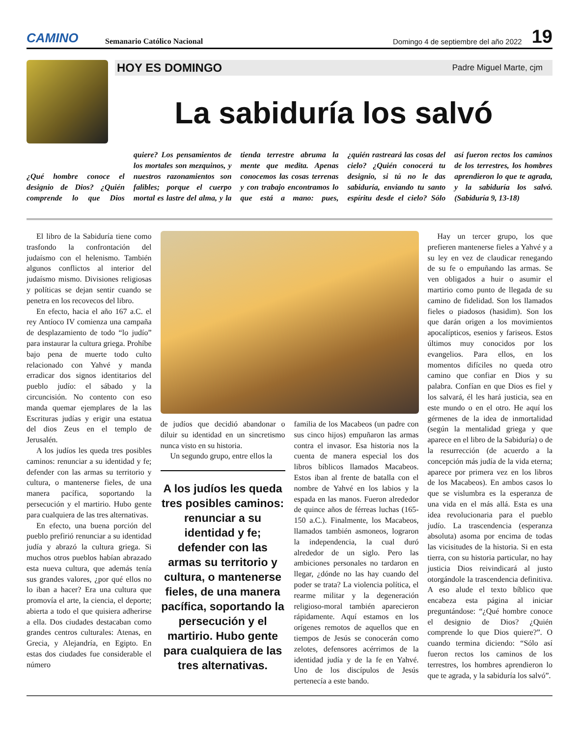CAMINO
Semanario Católico Nacional
Domingo 4 de septiembre del año 2022
19
HOY ES DOMINGO Padre Miguel Marte, cjm
La sabiduría los salvó
¿Qué hombre conoce el designio de Dios? ¿Quién comprende lo que Dios quiere? Los pensamientos de los mortales son mezquinos, y nuestros razonamientos son falibles; porque el cuerpo mortal es lastre del alma, y la tienda terrestre abruma la mente que medita. Apenas conocemos las cosas terrenas y con trabajo encontramos lo que está a mano: pues, ¿quién rastreará las cosas del cielo? ¿Quién conocerá tu designio, si tú no le das sabiduría, enviando tu santo espíritu desde el cielo? Sólo así fueron rectos los caminos de los terrestres, los hombres aprendieron lo que te agrada, y la sabiduría los salvó. (Sabiduría 9, 13-18)
El libro de la Sabiduría tiene como trasfondo la confrontación del judaísmo con el helenismo. También algunos conflictos al interior del judaísmo mismo. Divisiones religiosas y políticas se dejan sentir cuando se penetra en los recovecos del libro.
En efecto, hacia el año 167 a.C. el rey Antíoco IV comienza una campaña de desplazamiento de todo “lo judío” para instaurar la cultura griega. Prohíbe bajo pena de muerte todo culto relacionado con Yahvé y manda erradicar dos signos identitarios del pueblo judío: el sábado y la circuncisión. No contento con eso manda quemar ejemplares de la las Escrituras judías y erigir una estatua del dios Zeus en el templo de Jerusalén.
A los judíos les queda tres posibles caminos: renunciar a su identidad y fe; defender con las armas su territorio y cultura, o mantenerse fieles, de una manera pacífica, soportando la persecución y el martirio. Hubo gente para cualquiera de las tres alternativas.
En efecto, una buena porción del pueblo prefirió renunciar a su identidad judía y abrazó la cultura griega. Si muchos otros pueblos habían abrazado esta nueva cultura, que además tenía sus grandes valores, ¿por qué ellos no lo iban a hacer? Era una cultura que promovía el arte, la ciencia, el deporte; abierta a todo el que quisiera adherirse a ella. Dos ciudades destacaban como grandes centros culturales: Atenas, en Grecia, y Alejandría, en Egipto. En estas dos ciudades fue considerable el número
de judíos que decidió abandonar o diluir su identidad en un sincretismo nunca visto en su historia.
Un segundo grupo, entre ellos la
A los judíos les queda tres posibles caminos: renunciar a su identidad y fe; defender con las armas su territorio y cultura, o mantenerse fieles, de una manera pacífica, soportando la persecución y el martirio. Hubo gente para cualquiera de las tres alternativas.
familia de los Macabeos (un padre con sus cinco hijos) empuñaron las armas contra el invasor. Esa historia nos la cuenta de manera especial los dos libros bíblicos llamados Macabeos. Estos iban al frente de batalla con el nombre de Yahvé en los labios y la espada en las manos. Fueron alrededor de quince años de férreas luchas (165-150 a.C.). Finalmente, los Macabeos, llamados también asmoneos, lograron la independencia, la cual duró alrededor de un siglo. Pero las ambiciones personales no tardaron en llegar, ¿dónde no las hay cuando del poder se trata? La violencia política, el rearme militar y la degeneración religioso-moral también aparecieron rápidamente. Aquí estamos en los orígenes remotos de aquellos que en tiempos de Jesús se conocerán como zelotes, defensores acérrimos de la identidad judía y de la fe en Yahvé. Uno de los discípulos de Jesús pertenecía a este bando.
Hay un tercer grupo, los que prefieren mantenerse fieles a Yahvé y a su ley en vez de claudicar renegando de su fe o empuñando las armas. Se ven obligados a huir o asumir el martirio como punto de llegada de su camino de fidelidad. Son los llamados fieles o piadosos (hasidim). Son los que darán origen a los movimientos apocalípticos, esenios y fariseos. Estos últimos muy conocidos por los evangelios. Para ellos, en los momentos difíciles no queda otro camino que confiar en Dios y su palabra. Confían en que Dios es fiel y los salvará, él les hará justicia, sea en este mundo o en el otro. He aquí los gérmenes de la idea de inmortalidad (según la mentalidad griega y que aparece en el libro de la Sabiduría) o de la resurrección (de acuerdo a la concepción más judía de la vida eterna; aparece por primera vez en los libros de los Macabeos). En ambos casos lo que se vislumbra es la esperanza de una vida en el más allá. Esta es una idea revolucionaria para el pueblo judío. La trascendencia (esperanza absoluta) asoma por encima de todas las vicisitudes de la historia. Si en esta tierra, con su historia particular, no hay justicia Dios reivindicará al justo otorgándole la trascendencia definitiva. A eso alude el texto bíblico que encabeza esta página al iniciar preguntándose: “¿Qué hombre conoce el designio de Dios? ¿Quién comprende lo que Dios quiere?”. O cuando termina diciendo: “Sólo así fueron rectos los caminos de los terrestres, los hombres aprendieron lo que te agrada, y la sabiduría los salvó”.